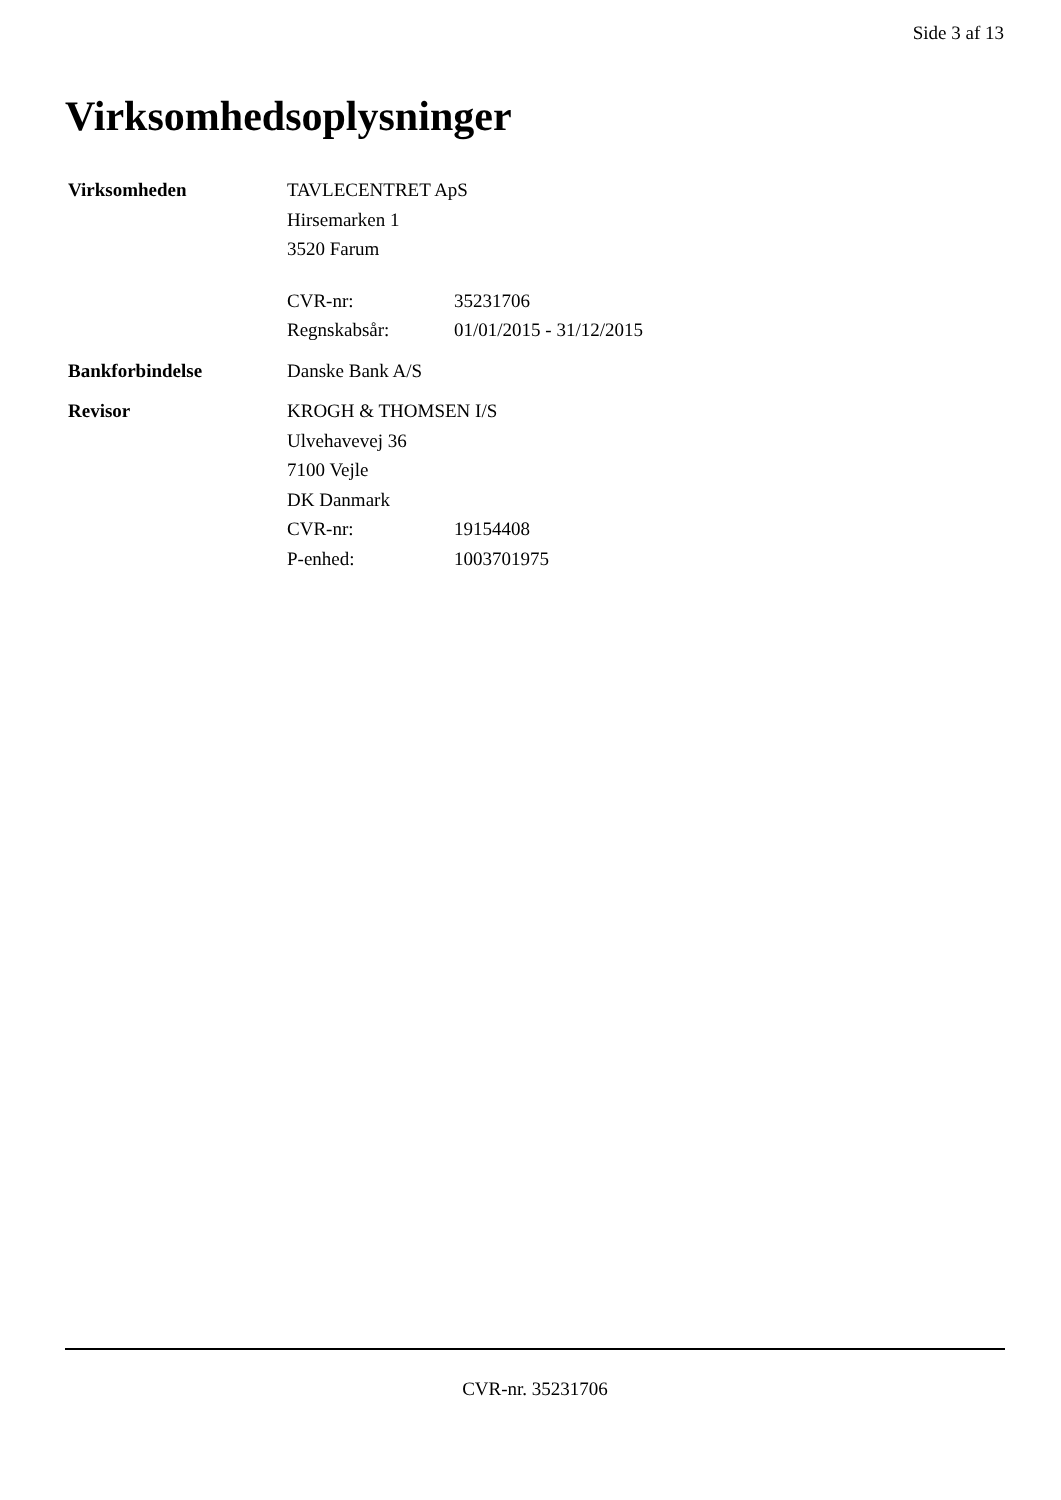Side 3 af 13
Virksomhedsoplysninger
Virksomheden TAVLECENTRET ApS
Hirsemarken 1
3520 Farum
CVR-nr: 35231706
Regnskabsår: 01/01/2015 - 31/12/2015
Bankforbindelse Danske Bank A/S
Revisor KROGH & THOMSEN I/S
Ulvehavevej 36
7100 Vejle
DK Danmark
CVR-nr: 19154408
P-enhed: 1003701975
CVR-nr. 35231706